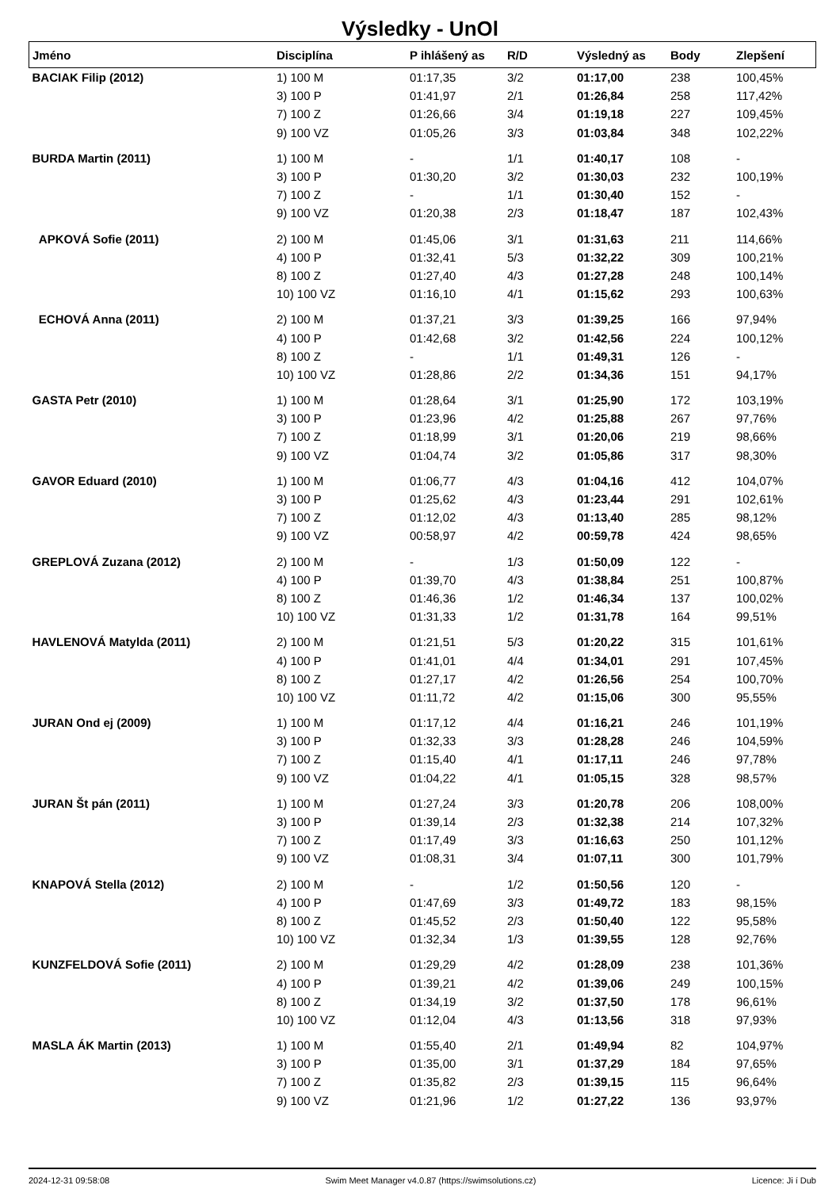Výsledky - UnOl
| Jméno | Disciplína | P ihlášený as | R/D | Výsledný as | Body | Zlepšení |
| --- | --- | --- | --- | --- | --- | --- |
| BACIAK Filip (2012) | 1) 100 M | 01:17,35 | 3/2 | 01:17,00 | 238 | 100,45% |
| | 3) 100 P | 01:41,97 | 2/1 | 01:26,84 | 258 | 117,42% |
| | 7) 100 Z | 01:26,66 | 3/4 | 01:19,18 | 227 | 109,45% |
| | 9) 100 VZ | 01:05,26 | 3/3 | 01:03,84 | 348 | 102,22% |
| BURDA Martin (2011) | 1) 100 M | - | 1/1 | 01:40,17 | 108 | - |
| | 3) 100 P | 01:30,20 | 3/2 | 01:30,03 | 232 | 100,19% |
| | 7) 100 Z | - | 1/1 | 01:30,40 | 152 | - |
| | 9) 100 VZ | 01:20,38 | 2/3 | 01:18,47 | 187 | 102,43% |
| APKOVÁ Sofie (2011) | 2) 100 M | 01:45,06 | 3/1 | 01:31,63 | 211 | 114,66% |
| | 4) 100 P | 01:32,41 | 5/3 | 01:32,22 | 309 | 100,21% |
| | 8) 100 Z | 01:27,40 | 4/3 | 01:27,28 | 248 | 100,14% |
| | 10) 100 VZ | 01:16,10 | 4/1 | 01:15,62 | 293 | 100,63% |
| ECHOVÁ Anna (2011) | 2) 100 M | 01:37,21 | 3/3 | 01:39,25 | 166 | 97,94% |
| | 4) 100 P | 01:42,68 | 3/2 | 01:42,56 | 224 | 100,12% |
| | 8) 100 Z | - | 1/1 | 01:49,31 | 126 | - |
| | 10) 100 VZ | 01:28,86 | 2/2 | 01:34,36 | 151 | 94,17% |
| GASTA Petr (2010) | 1) 100 M | 01:28,64 | 3/1 | 01:25,90 | 172 | 103,19% |
| | 3) 100 P | 01:23,96 | 4/2 | 01:25,88 | 267 | 97,76% |
| | 7) 100 Z | 01:18,99 | 3/1 | 01:20,06 | 219 | 98,66% |
| | 9) 100 VZ | 01:04,74 | 3/2 | 01:05,86 | 317 | 98,30% |
| GAVOR Eduard (2010) | 1) 100 M | 01:06,77 | 4/3 | 01:04,16 | 412 | 104,07% |
| | 3) 100 P | 01:25,62 | 4/3 | 01:23,44 | 291 | 102,61% |
| | 7) 100 Z | 01:12,02 | 4/3 | 01:13,40 | 285 | 98,12% |
| | 9) 100 VZ | 00:58,97 | 4/2 | 00:59,78 | 424 | 98,65% |
| GREPLOVÁ Zuzana (2012) | 2) 100 M | - | 1/3 | 01:50,09 | 122 | - |
| | 4) 100 P | 01:39,70 | 4/3 | 01:38,84 | 251 | 100,87% |
| | 8) 100 Z | 01:46,36 | 1/2 | 01:46,34 | 137 | 100,02% |
| | 10) 100 VZ | 01:31,33 | 1/2 | 01:31,78 | 164 | 99,51% |
| HAVLENOVÁ Matylda (2011) | 2) 100 M | 01:21,51 | 5/3 | 01:20,22 | 315 | 101,61% |
| | 4) 100 P | 01:41,01 | 4/4 | 01:34,01 | 291 | 107,45% |
| | 8) 100 Z | 01:27,17 | 4/2 | 01:26,56 | 254 | 100,70% |
| | 10) 100 VZ | 01:11,72 | 4/2 | 01:15,06 | 300 | 95,55% |
| JURAN Ond ej (2009) | 1) 100 M | 01:17,12 | 4/4 | 01:16,21 | 246 | 101,19% |
| | 3) 100 P | 01:32,33 | 3/3 | 01:28,28 | 246 | 104,59% |
| | 7) 100 Z | 01:15,40 | 4/1 | 01:17,11 | 246 | 97,78% |
| | 9) 100 VZ | 01:04,22 | 4/1 | 01:05,15 | 328 | 98,57% |
| JURAN Št pán (2011) | 1) 100 M | 01:27,24 | 3/3 | 01:20,78 | 206 | 108,00% |
| | 3) 100 P | 01:39,14 | 2/3 | 01:32,38 | 214 | 107,32% |
| | 7) 100 Z | 01:17,49 | 3/3 | 01:16,63 | 250 | 101,12% |
| | 9) 100 VZ | 01:08,31 | 3/4 | 01:07,11 | 300 | 101,79% |
| KNAPOVÁ Stella (2012) | 2) 100 M | - | 1/2 | 01:50,56 | 120 | - |
| | 4) 100 P | 01:47,69 | 3/3 | 01:49,72 | 183 | 98,15% |
| | 8) 100 Z | 01:45,52 | 2/3 | 01:50,40 | 122 | 95,58% |
| | 10) 100 VZ | 01:32,34 | 1/3 | 01:39,55 | 128 | 92,76% |
| KUNZFELDOVÁ Sofie (2011) | 2) 100 M | 01:29,29 | 4/2 | 01:28,09 | 238 | 101,36% |
| | 4) 100 P | 01:39,21 | 4/2 | 01:39,06 | 249 | 100,15% |
| | 8) 100 Z | 01:34,19 | 3/2 | 01:37,50 | 178 | 96,61% |
| | 10) 100 VZ | 01:12,04 | 4/3 | 01:13,56 | 318 | 97,93% |
| MASLA ÁK Martin (2013) | 1) 100 M | 01:55,40 | 2/1 | 01:49,94 | 82 | 104,97% |
| | 3) 100 P | 01:35,00 | 3/1 | 01:37,29 | 184 | 97,65% |
| | 7) 100 Z | 01:35,82 | 2/3 | 01:39,15 | 115 | 96,64% |
| | 9) 100 VZ | 01:21,96 | 1/2 | 01:27,22 | 136 | 93,97% |
2024-12-31 09:58:08 Swim Meet Manager v4.0.87 (https://swimsolutions.cz) Licence: Ji í Dub